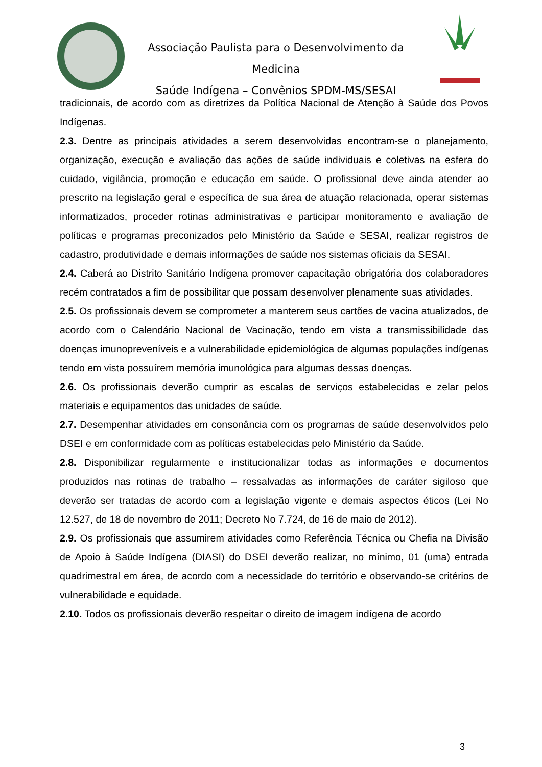Associação Paulista para o Desenvolvimento da Medicina
Saúde Indígena – Convênios SPDM-MS/SESAI
tradicionais, de acordo com as diretrizes da Política Nacional de Atenção à Saúde dos Povos Indígenas.
2.3. Dentre as principais atividades a serem desenvolvidas encontram-se o planejamento, organização, execução e avaliação das ações de saúde individuais e coletivas na esfera do cuidado, vigilância, promoção e educação em saúde. O profissional deve ainda atender ao prescrito na legislação geral e específica de sua área de atuação relacionada, operar sistemas informatizados, proceder rotinas administrativas e participar monitoramento e avaliação de políticas e programas preconizados pelo Ministério da Saúde e SESAI, realizar registros de cadastro, produtividade e demais informações de saúde nos sistemas oficiais da SESAI.
2.4. Caberá ao Distrito Sanitário Indígena promover capacitação obrigatória dos colaboradores recém contratados a fim de possibilitar que possam desenvolver plenamente suas atividades.
2.5. Os profissionais devem se comprometer a manterem seus cartões de vacina atualizados, de acordo com o Calendário Nacional de Vacinação, tendo em vista a transmissibilidade das doenças imunopreveníveis e a vulnerabilidade epidemiológica de algumas populações indígenas tendo em vista possuírem memória imunológica para algumas dessas doenças.
2.6. Os profissionais deverão cumprir as escalas de serviços estabelecidas e zelar pelos materiais e equipamentos das unidades de saúde.
2.7. Desempenhar atividades em consonância com os programas de saúde desenvolvidos pelo DSEI e em conformidade com as políticas estabelecidas pelo Ministério da Saúde.
2.8. Disponibilizar regularmente e institucionalizar todas as informações e documentos produzidos nas rotinas de trabalho – ressalvadas as informações de caráter sigiloso que deverão ser tratadas de acordo com a legislação vigente e demais aspectos éticos (Lei No 12.527, de 18 de novembro de 2011; Decreto No 7.724, de 16 de maio de 2012).
2.9. Os profissionais que assumirem atividades como Referência Técnica ou Chefia na Divisão de Apoio à Saúde Indígena (DIASI) do DSEI deverão realizar, no mínimo, 01 (uma) entrada quadrimestral em área, de acordo com a necessidade do território e observando-se critérios de vulnerabilidade e equidade.
2.10. Todos os profissionais deverão respeitar o direito de imagem indígena de acordo
3